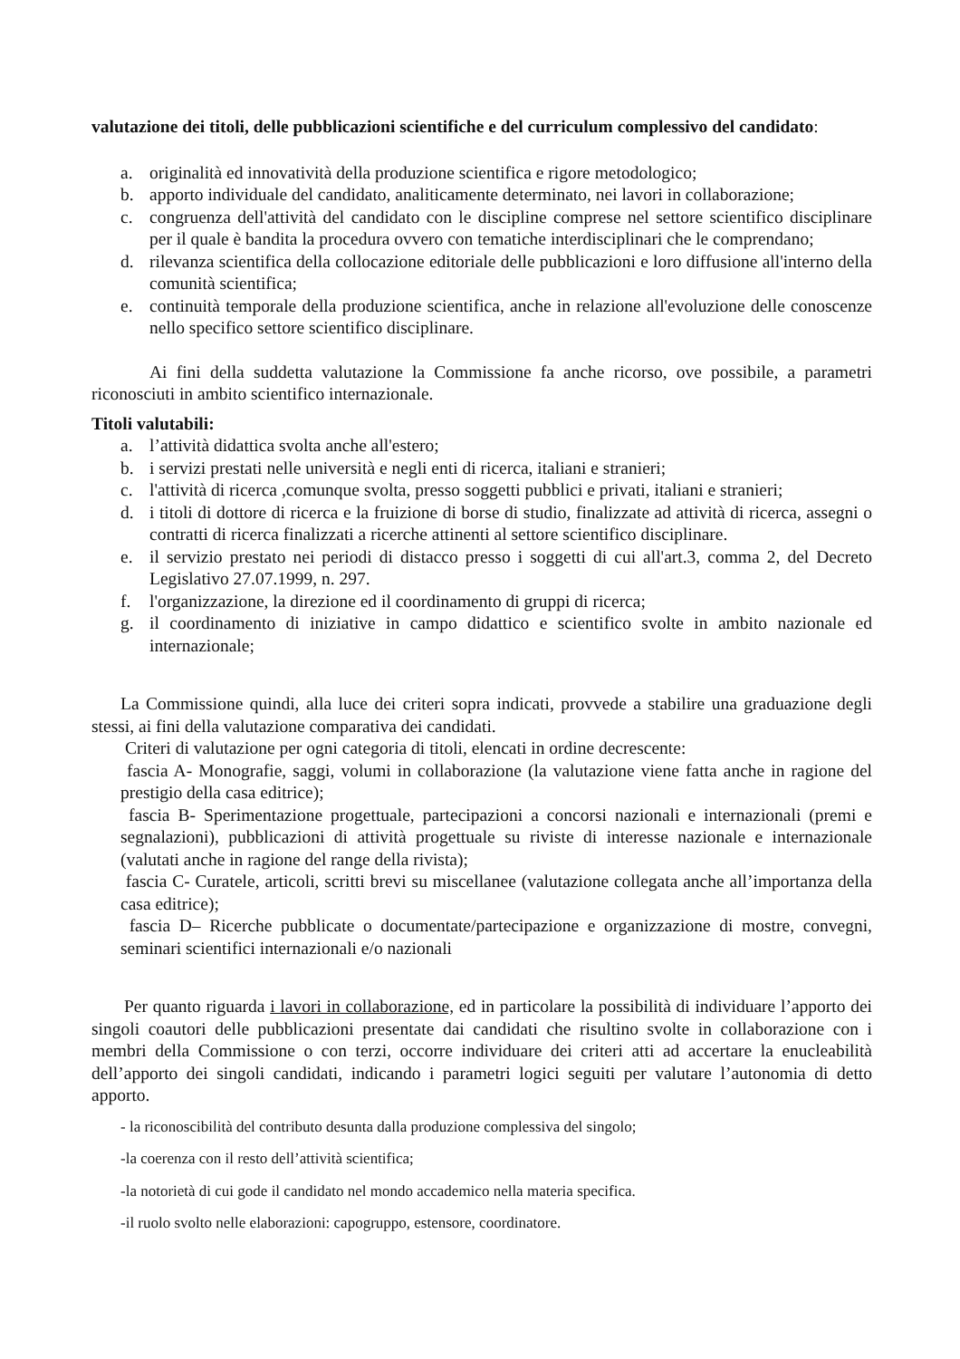valutazione dei titoli, delle pubblicazioni scientifiche e del curriculum complessivo del candidato:
a. originalità ed innovatività della produzione scientifica e rigore metodologico;
b. apporto individuale del candidato, analiticamente determinato, nei lavori in collaborazione;
c. congruenza dell'attività del candidato con le discipline comprese nel settore scientifico disciplinare per il quale è bandita la procedura ovvero con tematiche interdisciplinari che le comprendano;
d. rilevanza scientifica della collocazione editoriale delle pubblicazioni e loro diffusione all'interno della comunità scientifica;
e. continuità temporale della produzione scientifica, anche in relazione all'evoluzione delle conoscenze nello specifico settore scientifico disciplinare.
Ai fini della suddetta valutazione la Commissione fa anche ricorso, ove possibile, a parametri riconosciuti in ambito scientifico internazionale.
Titoli valutabili:
a. l’attività didattica svolta anche all'estero;
b. i servizi prestati nelle università e negli enti di ricerca, italiani e stranieri;
c. l'attività di ricerca ,comunque svolta, presso soggetti pubblici e privati, italiani e stranieri;
d. i titoli di dottore di ricerca e la fruizione di borse di studio, finalizzate ad attività di ricerca, assegni o contratti di ricerca finalizzati a ricerche attinenti al settore scientifico disciplinare.
e. il servizio prestato nei periodi di distacco presso i soggetti di cui all'art.3, comma 2, del Decreto Legislativo 27.07.1999, n. 297.
f. l'organizzazione, la direzione ed il coordinamento di gruppi di ricerca;
g. il coordinamento di iniziative in campo didattico e scientifico svolte in ambito nazionale ed internazionale;
La Commissione quindi, alla luce dei criteri sopra indicati, provvede a stabilire una graduazione degli stessi, ai fini della valutazione comparativa dei candidati.
Criteri di valutazione per ogni categoria di titoli, elencati in ordine decrescente:
fascia A- Monografie, saggi, volumi in collaborazione (la valutazione viene fatta anche in ragione del prestigio della casa editrice);
fascia B- Sperimentazione progettuale, partecipazioni a concorsi nazionali e internazionali (premi e segnalazioni), pubblicazioni di attività progettuale su riviste di interesse nazionale e internazionale (valutati anche in ragione del range della rivista);
fascia C- Curatele, articoli, scritti brevi su miscellanee (valutazione collegata anche all’importanza della casa editrice);
fascia D– Ricerche pubblicate o documentate/partecipazione e organizzazione di mostre, convegni, seminari scientifici internazionali e/o nazionali
Per quanto riguarda i lavori in collaborazione, ed in particolare la possibilità di individuare l’apporto dei singoli coautori delle pubblicazioni presentate dai candidati che risultino svolte in collaborazione con i membri della Commissione o con terzi, occorre individuare dei criteri atti ad accertare la enucleabilità dell’apporto dei singoli candidati, indicando i parametri logici seguiti per valutare l’autonomia di detto apporto.
- la riconoscibilità del contributo desunta dalla produzione complessiva del singolo;
-la coerenza con il resto dell’attività scientifica;
-la notorietà di cui gode il candidato nel mondo accademico nella materia specifica.
-il ruolo svolto nelle elaborazioni: capogruppo, estensore, coordinatore.